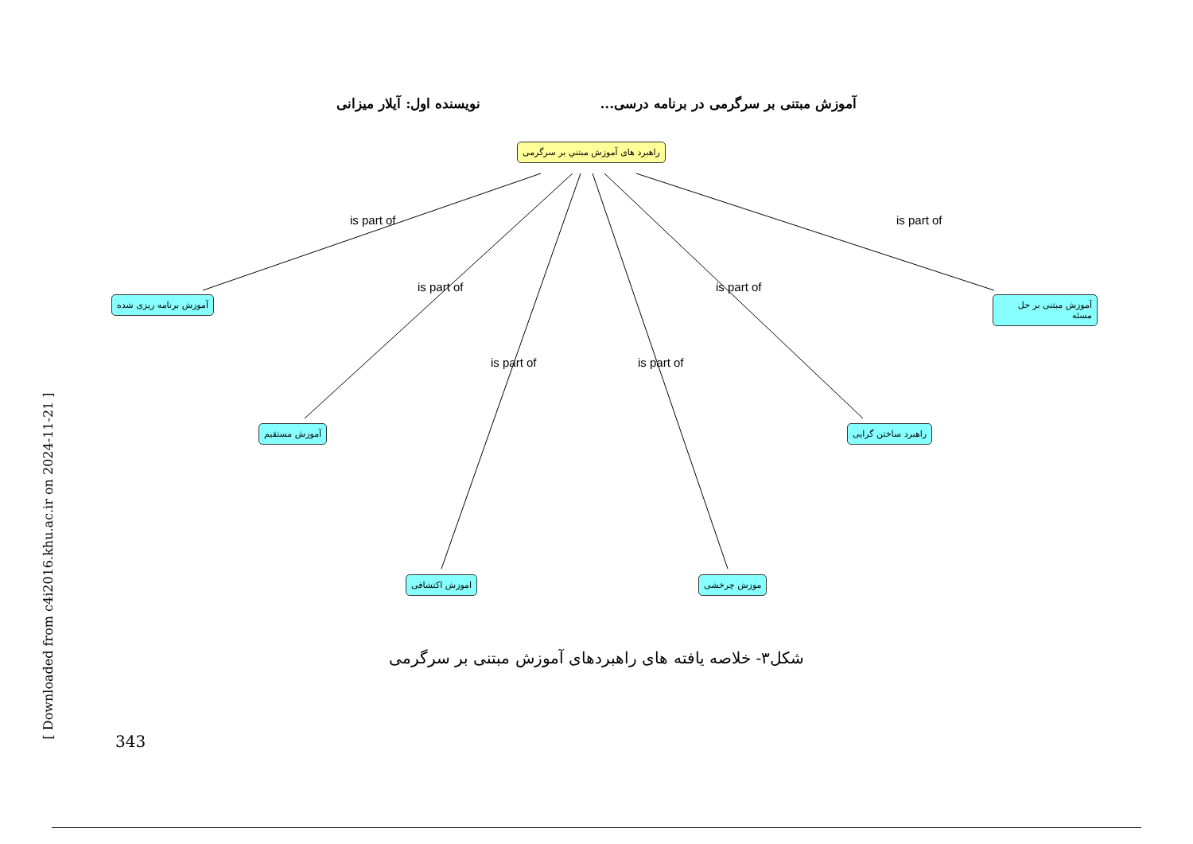آموزش مبتنی بر سرگرمی در برنامه درسی... نویسنده اول: آیلار میزانی
راهبرد های آموزش مبتني بر سرگرمی
آموزش برنامه ریزی شده آموزش مبتنی بر حل مسئه
آموزش مستقیم راهبرد ساختن گرایی
اموزش اكتشافی موزش چرخشی
is part of is part of
is part of is part of
is part of is part of
شکل۳- خلاصه یافته های راهبردهای آموزش مبتنی بر سرگرمی
343
[ Downloaded from c4i2016.khu.ac.ir on 2024-11-21 ]